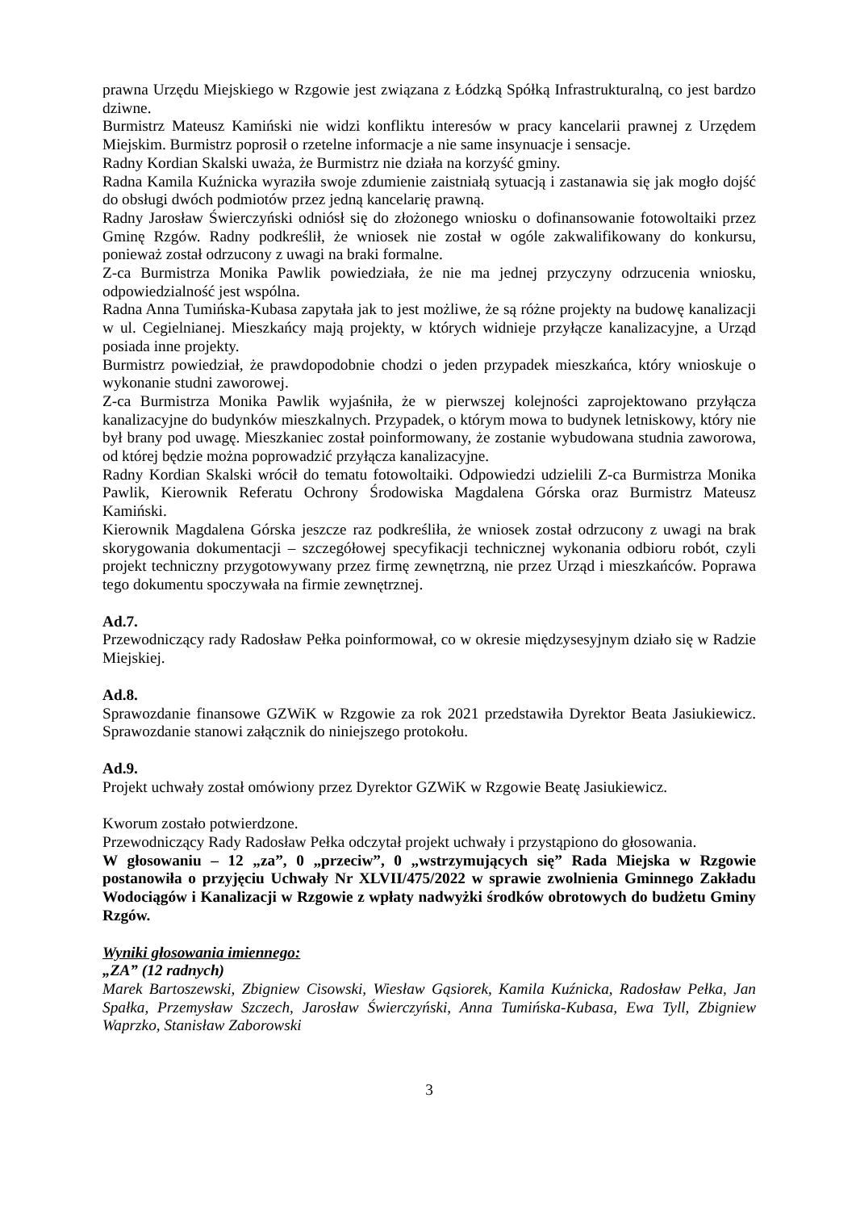prawna Urzędu Miejskiego w Rzgowie jest związana z Łódzką Spółką Infrastrukturalną, co jest bardzo dziwne.
Burmistrz Mateusz Kamiński nie widzi konfliktu interesów w pracy kancelarii prawnej z Urzędem Miejskim. Burmistrz poprosił o rzetelne informacje a nie same insynuacje i sensacje.
Radny Kordian Skalski uważa, że Burmistrz nie działa na korzyść gminy.
Radna Kamila Kuźnicka wyraziła swoje zdumienie zaistniałą sytuacją i zastanawia się jak mogło dojść do obsługi dwóch podmiotów przez jedną kancelarię prawną.
Radny Jarosław Świerczyński odniósł się do złożonego wniosku o dofinansowanie fotowoltaiki przez Gminę Rzgów. Radny podkreślił, że wniosek nie został w ogóle zakwalifikowany do konkursu, ponieważ został odrzucony z uwagi na braki formalne.
Z-ca Burmistrza Monika Pawlik powiedziała, że nie ma jednej przyczyny odrzucenia wniosku, odpowiedzialność jest wspólna.
Radna Anna Tumińska-Kubasa zapytała jak to jest możliwe, że są różne projekty na budowę kanalizacji w ul. Cegielnianej. Mieszkańcy mają projekty, w których widnieje przyłącze kanalizacyjne, a Urząd posiada inne projekty.
Burmistrz powiedział, że prawdopodobnie chodzi o jeden przypadek mieszkańca, który wnioskuje o wykonanie studni zaworowej.
Z-ca Burmistrza Monika Pawlik wyjaśniła, że w pierwszej kolejności zaprojektowano przyłącza kanalizacyjne do budynków mieszkalnych. Przypadek, o którym mowa to budynek letniskowy, który nie był brany pod uwagę. Mieszkaniec został poinformowany, że zostanie wybudowana studnia zaworowa, od której będzie można poprowadzić przyłącza kanalizacyjne.
Radny Kordian Skalski wrócił do tematu fotowoltaiki. Odpowiedzi udzielili Z-ca Burmistrza Monika Pawlik, Kierownik Referatu Ochrony Środowiska Magdalena Górska oraz Burmistrz Mateusz Kamiński.
Kierownik Magdalena Górska jeszcze raz podkreśliła, że wniosek został odrzucony z uwagi na brak skorygowania dokumentacji – szczegółowej specyfikacji technicznej wykonania odbioru robót, czyli projekt techniczny przygotowywany przez firmę zewnętrzną, nie przez Urząd i mieszkańców. Poprawa tego dokumentu spoczywała na firmie zewnętrznej.
Ad.7.
Przewodniczący rady Radosław Pełka poinformował, co w okresie międzysesyjnym działo się w Radzie Miejskiej.
Ad.8.
Sprawozdanie finansowe GZWiK w Rzgowie za rok 2021 przedstawiła Dyrektor Beata Jasiukiewicz. Sprawozdanie stanowi załącznik do niniejszego protokołu.
Ad.9.
Projekt uchwały został omówiony przez Dyrektor GZWiK w Rzgowie Beatę Jasiukiewicz.
Kworum zostało potwierdzone.
Przewodniczący Rady Radosław Pełka odczytał projekt uchwały i przystąpiono do głosowania.
W głosowaniu – 12 „za”, 0 „przeciw”, 0 „wstrzymujących się” Rada Miejska w Rzgowie postanowiła o przyjęciu Uchwały Nr XLVII/475/2022 w sprawie zwolnienia Gminnego Zakładu Wodociągów i Kanalizacji w Rzgowie z wpłaty nadwyżki środków obrotowych do budżetu Gminy Rzgów.
Wyniki głosowania imiennego:
„ZA” (12 radnych)
Marek Bartoszewski, Zbigniew Cisowski, Wiesław Gąsiorek, Kamila Kuźnicka, Radosław Pełka, Jan Spałka, Przemysław Szczech, Jarosław Świerczyński, Anna Tumińska-Kubasa, Ewa Tyll, Zbigniew Waprzko, Stanisław Zaborowski
3